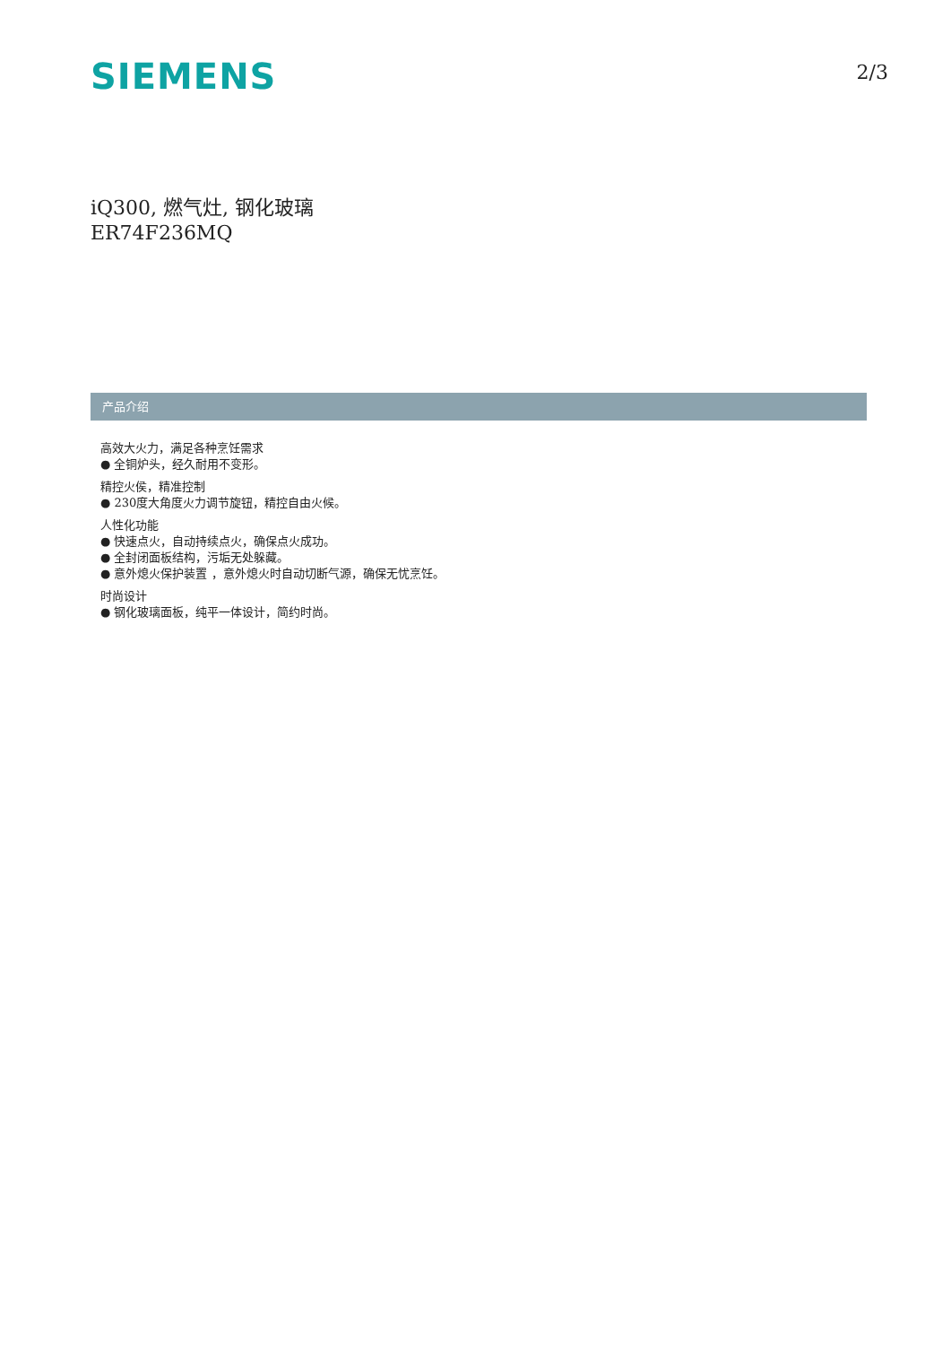SIEMENS
2/3
iQ300, 燃气灶, 钢化玻璃
ER74F236MQ
产品介绍
高效大火力，满足各种烹饪需求
● 全铜炉头，经久耐用不变形。
精控火侯，精准控制
● 230度大角度火力调节旋钮，精控自由火候。
人性化功能
● 快速点火，自动持续点火，确保点火成功。
● 全封闭面板结构，污垢无处躲藏。
● 意外熄火保护装置 ，意外熄火时自动切断气源，确保无忧烹饪。
时尚设计
● 钢化玻璃面板，纯平一体设计，简约时尚。